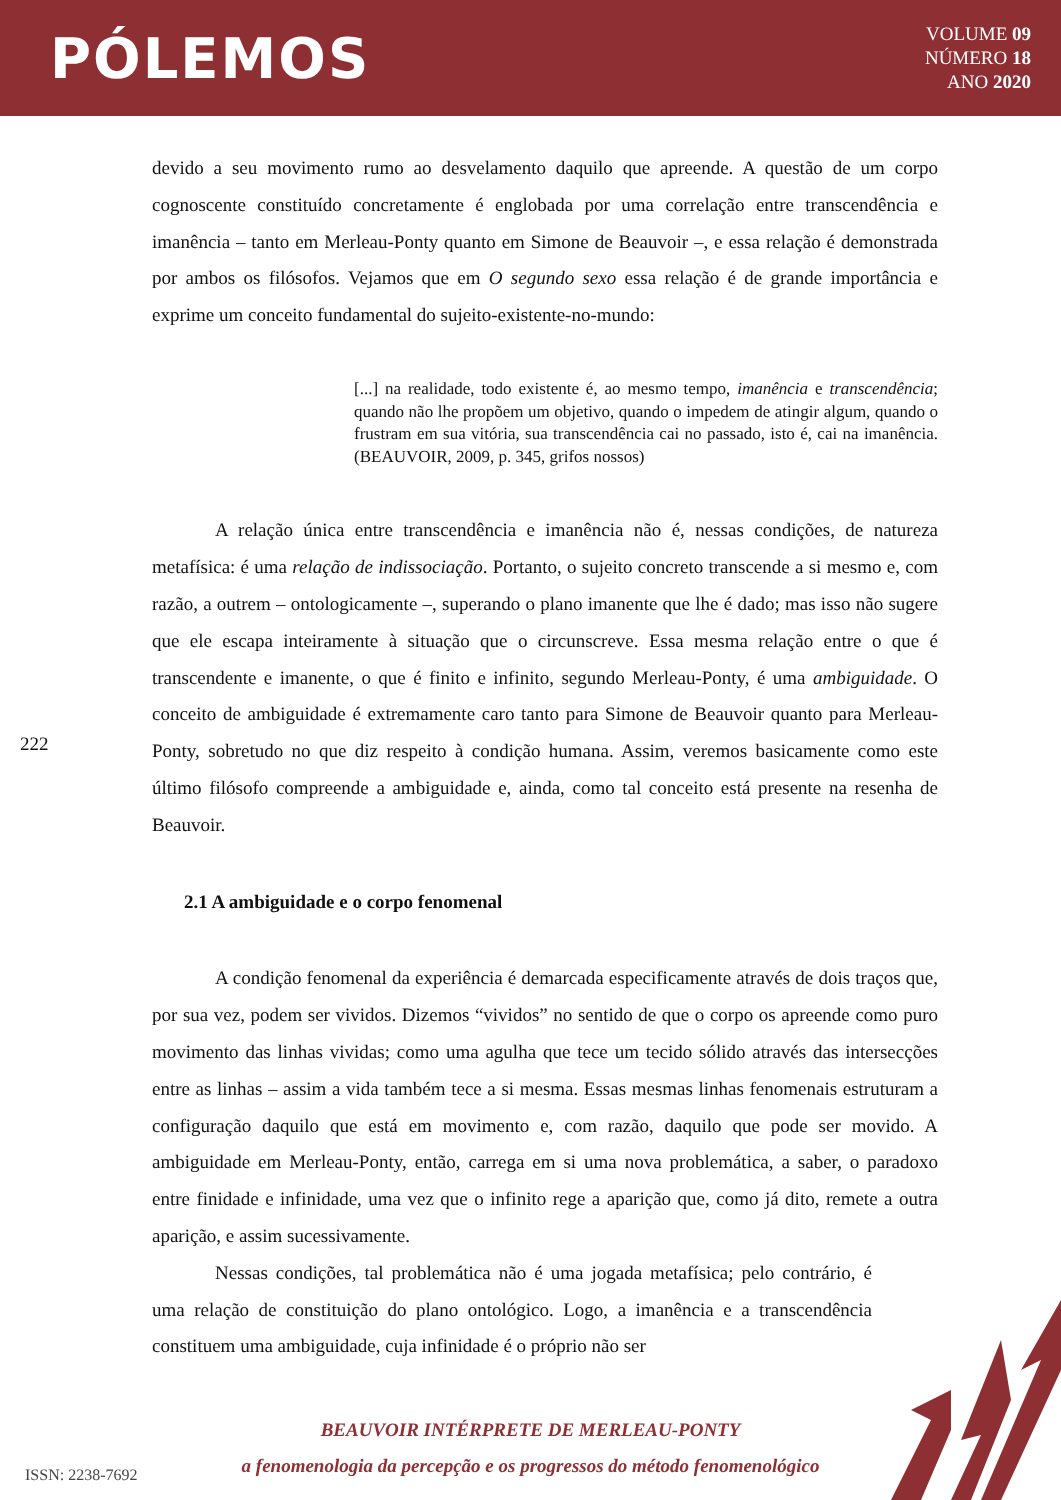PÓLEMOS
VOLUME 09
NÚMERO 18
ANO 2020
devido a seu movimento rumo ao desvelamento daquilo que apreende. A questão de um corpo cognoscente constituído concretamente é englobada por uma correlação entre transcendência e imanência – tanto em Merleau-Ponty quanto em Simone de Beauvoir –, e essa relação é demonstrada por ambos os filósofos. Vejamos que em O segundo sexo essa relação é de grande importância e exprime um conceito fundamental do sujeito-existente-no-mundo:
[...] na realidade, todo existente é, ao mesmo tempo, imanência e transcendência; quando não lhe propõem um objetivo, quando o impedem de atingir algum, quando o frustram em sua vitória, sua transcendência cai no passado, isto é, cai na imanência. (BEAUVOIR, 2009, p. 345, grifos nossos)
A relação única entre transcendência e imanência não é, nessas condições, de natureza metafísica: é uma relação de indissociação. Portanto, o sujeito concreto transcende a si mesmo e, com razão, a outrem – ontologicamente –, superando o plano imanente que lhe é dado; mas isso não sugere que ele escapa inteiramente à situação que o circunscreve. Essa mesma relação entre o que é transcendente e imanente, o que é finito e infinito, segundo Merleau-Ponty, é uma ambiguidade. O conceito de ambiguidade é extremamente caro tanto para Simone de Beauvoir quanto para Merleau-Ponty, sobretudo no que diz respeito à condição humana. Assim, veremos basicamente como este último filósofo compreende a ambiguidade e, ainda, como tal conceito está presente na resenha de Beauvoir.
2.1 A ambiguidade e o corpo fenomenal
A condição fenomenal da experiência é demarcada especificamente através de dois traços que, por sua vez, podem ser vividos. Dizemos “vividos” no sentido de que o corpo os apreende como puro movimento das linhas vividas; como uma agulha que tece um tecido sólido através das intersecções entre as linhas – assim a vida também tece a si mesma. Essas mesmas linhas fenomenais estruturam a configuração daquilo que está em movimento e, com razão, daquilo que pode ser movido. A ambiguidade em Merleau-Ponty, então, carrega em si uma nova problemática, a saber, o paradoxo entre finidade e infinidade, uma vez que o infinito rege a aparição que, como já dito, remete a outra aparição, e assim sucessivamente.
Nessas condições, tal problemática não é uma jogada metafísica; pelo contrário, é uma relação de constituição do plano ontológico. Logo, a imanência e a transcendência constituem uma ambiguidade, cuja infinidade é o próprio não ser
222
BEAUVOIR INTÉRPRETE DE MERLEAU-PONTY
a fenomenologia da percepção e os progressos do método fenomenológico
ISSN: 2238-7692